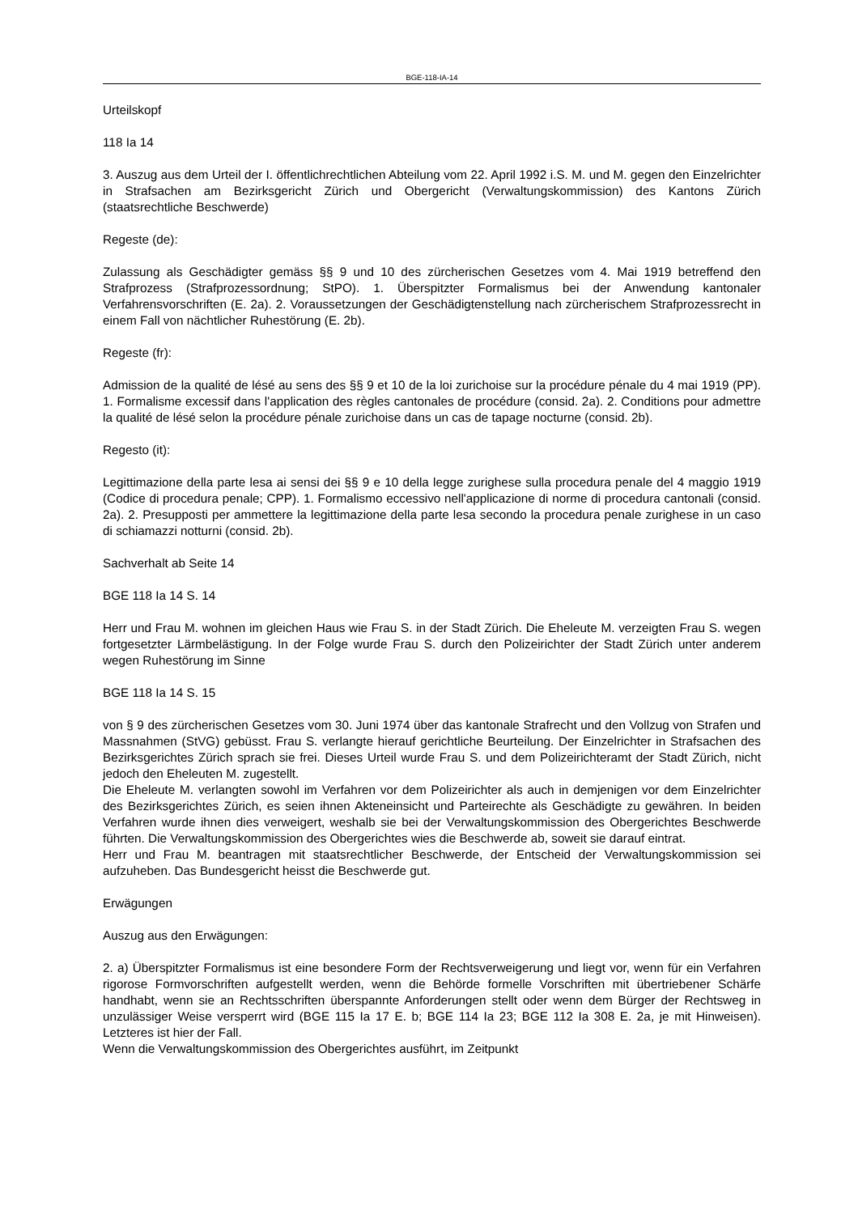BGE-118-IA-14
Urteilskopf
118 Ia 14
3. Auszug aus dem Urteil der I. öffentlichrechtlichen Abteilung vom 22. April 1992 i.S. M. und M. gegen den Einzelrichter in Strafsachen am Bezirksgericht Zürich und Obergericht (Verwaltungskommission) des Kantons Zürich (staatsrechtliche Beschwerde)
Regeste (de):
Zulassung als Geschädigter gemäss §§ 9 und 10 des zürcherischen Gesetzes vom 4. Mai 1919 betreffend den Strafprozess (Strafprozessordnung; StPO). 1. Überspitzter Formalismus bei der Anwendung kantonaler Verfahrensvorschriften (E. 2a). 2. Voraussetzungen der Geschädigtenstellung nach zürcherischem Strafprozessrecht in einem Fall von nächtlicher Ruhestörung (E. 2b).
Regeste (fr):
Admission de la qualité de lésé au sens des §§ 9 et 10 de la loi zurichoise sur la procédure pénale du 4 mai 1919 (PP). 1. Formalisme excessif dans l'application des règles cantonales de procédure (consid. 2a). 2. Conditions pour admettre la qualité de lésé selon la procédure pénale zurichoise dans un cas de tapage nocturne (consid. 2b).
Regesto (it):
Legittimazione della parte lesa ai sensi dei §§ 9 e 10 della legge zurighese sulla procedura penale del 4 maggio 1919 (Codice di procedura penale; CPP). 1. Formalismo eccessivo nell'applicazione di norme di procedura cantonali (consid. 2a). 2. Presupposti per ammettere la legittimazione della parte lesa secondo la procedura penale zurighese in un caso di schiamazzi notturni (consid. 2b).
Sachverhalt ab Seite 14
BGE 118 Ia 14 S. 14
Herr und Frau M. wohnen im gleichen Haus wie Frau S. in der Stadt Zürich. Die Eheleute M. verzeigten Frau S. wegen fortgesetzter Lärmbelästigung. In der Folge wurde Frau S. durch den Polizeirichter der Stadt Zürich unter anderem wegen Ruhestörung im Sinne
BGE 118 Ia 14 S. 15
von § 9 des zürcherischen Gesetzes vom 30. Juni 1974 über das kantonale Strafrecht und den Vollzug von Strafen und Massnahmen (StVG) gebüsst. Frau S. verlangte hierauf gerichtliche Beurteilung. Der Einzelrichter in Strafsachen des Bezirksgerichtes Zürich sprach sie frei. Dieses Urteil wurde Frau S. und dem Polizeirichteramt der Stadt Zürich, nicht jedoch den Eheleuten M. zugestellt.
Die Eheleute M. verlangten sowohl im Verfahren vor dem Polizeirichter als auch in demjenigen vor dem Einzelrichter des Bezirksgerichtes Zürich, es seien ihnen Akteneinsicht und Parteirechte als Geschädigte zu gewähren. In beiden Verfahren wurde ihnen dies verweigert, weshalb sie bei der Verwaltungskommission des Obergerichtes Beschwerde führten. Die Verwaltungskommission des Obergerichtes wies die Beschwerde ab, soweit sie darauf eintrat.
Herr und Frau M. beantragen mit staatsrechtlicher Beschwerde, der Entscheid der Verwaltungskommission sei aufzuheben. Das Bundesgericht heisst die Beschwerde gut.
Erwägungen
Auszug aus den Erwägungen:
2. a) Überspitzter Formalismus ist eine besondere Form der Rechtsverweigerung und liegt vor, wenn für ein Verfahren rigorose Formvorschriften aufgestellt werden, wenn die Behörde formelle Vorschriften mit übertriebener Schärfe handhabt, wenn sie an Rechtsschriften überspannte Anforderungen stellt oder wenn dem Bürger der Rechtsweg in unzulässiger Weise versperrt wird (BGE 115 Ia 17 E. b; BGE 114 Ia 23; BGE 112 Ia 308 E. 2a, je mit Hinweisen). Letzteres ist hier der Fall.
Wenn die Verwaltungskommission des Obergerichtes ausführt, im Zeitpunkt